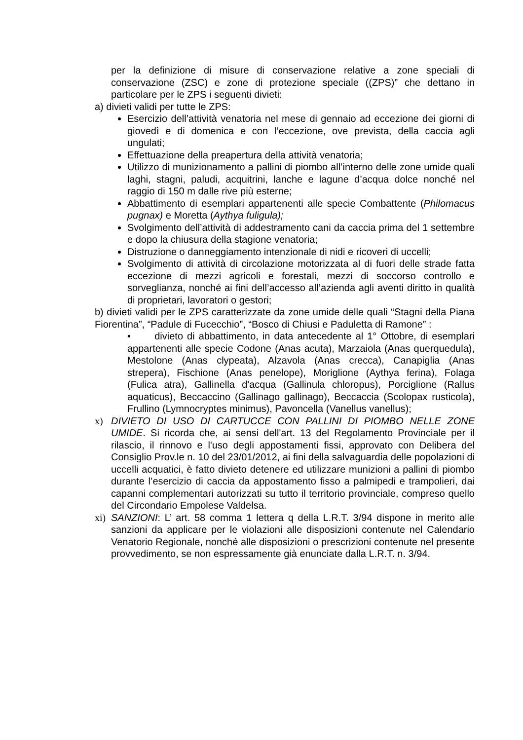per la definizione di misure di conservazione relative a zone speciali di conservazione (ZSC) e zone di protezione speciale ((ZPS)” che dettano in particolare per le ZPS i seguenti divieti:
a) divieti validi per tutte le ZPS:
Esercizio dell’attività venatoria nel mese di gennaio ad eccezione dei giorni di giovedì e di domenica e con l’eccezione, ove prevista, della caccia agli ungulati;
Effettuazione della preapertura della attività venatoria;
Utilizzo di munizionamento a pallini di piombo all’interno delle zone umide quali laghi, stagni, paludi, acquitrini, lanche e lagune d’acqua dolce nonché nel raggio di 150 m dalle rive più esterne;
Abbattimento di esemplari appartenenti alle specie Combattente (Philomacus pugnax) e Moretta (Aythya fuligula);
Svolgimento dell’attività di addestramento cani da caccia prima del 1 settembre e dopo la chiusura della stagione venatoria;
Distruzione o danneggiamento intenzionale di nidi e ricoveri di uccelli;
Svolgimento di attività di circolazione motorizzata al di fuori delle strade fatta eccezione di mezzi agricoli e forestali, mezzi di soccorso controllo e sorveglianza, nonché ai fini dell’accesso all’azienda agli aventi diritto in qualità di proprietari, lavoratori o gestori;
b) divieti validi per le ZPS caratterizzate da zone umide delle quali “Stagni della Piana Fiorentina”, “Padule di Fucecchio”, “Bosco di Chiusi e Paduletta di Ramone” :
• divieto di abbattimento, in data antecedente al 1° Ottobre, di esemplari appartenenti alle specie Codone (Anas acuta), Marzaiola (Anas querquedula), Mestolone (Anas clypeata), Alzavola (Anas crecca), Canapiglia (Anas strepera), Fischione (Anas penelope), Moriglione (Aythya ferina), Folaga (Fulica atra), Gallinella d'acqua (Gallinula chloropus), Porciglione (Rallus aquaticus), Beccaccino (Gallinago gallinago), Beccaccia (Scolopax rusticola), Frullino (Lymnocryptes minimus), Pavoncella (Vanellus vanellus);
x) DIVIETO DI USO DI CARTUCCE CON PALLINI DI PIOMBO NELLE ZONE UMIDE. Si ricorda che, ai sensi dell'art. 13 del Regolamento Provinciale per il rilascio, il rinnovo e l'uso degli appostamenti fissi, approvato con Delibera del Consiglio Prov.le n. 10 del 23/01/2012, ai fini della salvaguardia delle popolazioni di uccelli acquatici, è fatto divieto detenere ed utilizzare munizioni a pallini di piombo durante l’esercizio di caccia da appostamento fisso a palmipedi e trampolieri, dai capanni complementari autorizzati su tutto il territorio provinciale, compreso quello del Circondario Empolese Valdelsa.
xi) SANZIONI: L’ art. 58 comma 1 lettera q della L.R.T. 3/94 dispone in merito alle sanzioni da applicare per le violazioni alle disposizioni contenute nel Calendario Venatorio Regionale, nonché alle disposizioni o prescrizioni contenute nel presente provvedimento, se non espressamente già enunciate dalla L.R.T. n. 3/94.